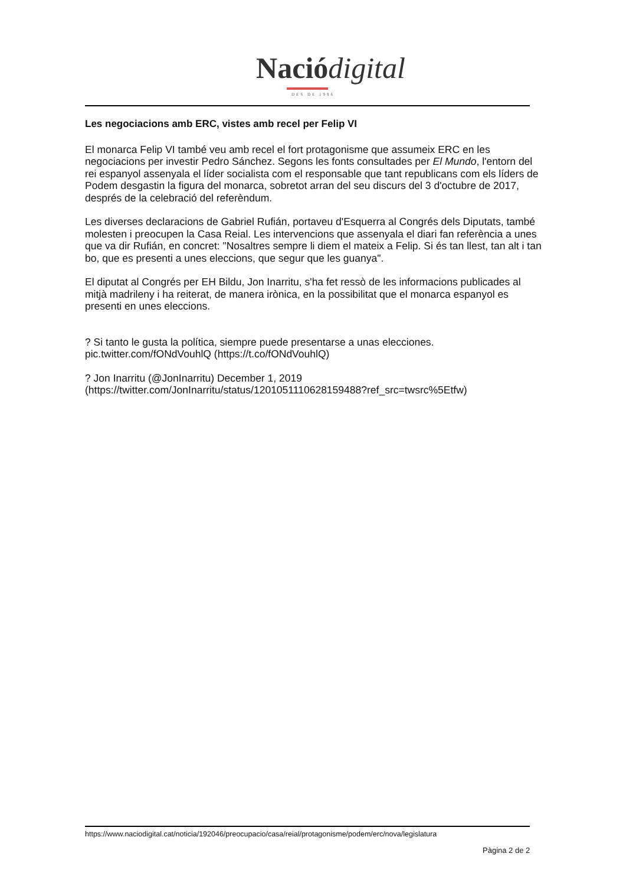Nació digital
DES DE 1996
Les negociacions amb ERC, vistes amb recel per Felip VI
El monarca Felip VI també veu amb recel el fort protagonisme que assumeix ERC en les negociacions per investir Pedro Sánchez. Segons les fonts consultades per El Mundo, l'entorn del rei espanyol assenyala el líder socialista com el responsable que tant republicans com els líders de Podem desgastin la figura del monarca, sobretot arran del seu discurs del 3 d'octubre de 2017, després de la celebració del referèndum.
Les diverses declaracions de Gabriel Rufián, portaveu d'Esquerra al Congrés dels Diputats, també molesten i preocupen la Casa Reial. Les intervencions que assenyala el diari fan referència a unes que va dir Rufián, en concret: "Nosaltres sempre li diem el mateix a Felip. Si és tan llest, tan alt i tan bo, que es presenti a unes eleccions, que segur que les guanya".
El diputat al Congrés per EH Bildu, Jon Inarritu, s'ha fet ressò de les informacions publicades al mitjà madrileny i ha reiterat, de manera irònica, en la possibilitat que el monarca espanyol es presenti en unes eleccions.
? Si tanto le gusta la política, siempre puede presentarse a unas elecciones.
pic.twitter.com/fONdVouhlQ (https://t.co/fONdVouhlQ)
? Jon Inarritu (@JonInarritu) December 1, 2019
(https://twitter.com/JonInarritu/status/1201051110628159488?ref_src=twsrc%5Etfw)
https://www.naciodigital.cat/noticia/192046/preocupacio/casa/reial/protagonisme/podem/erc/nova/legislatura
Pàgina 2 de 2